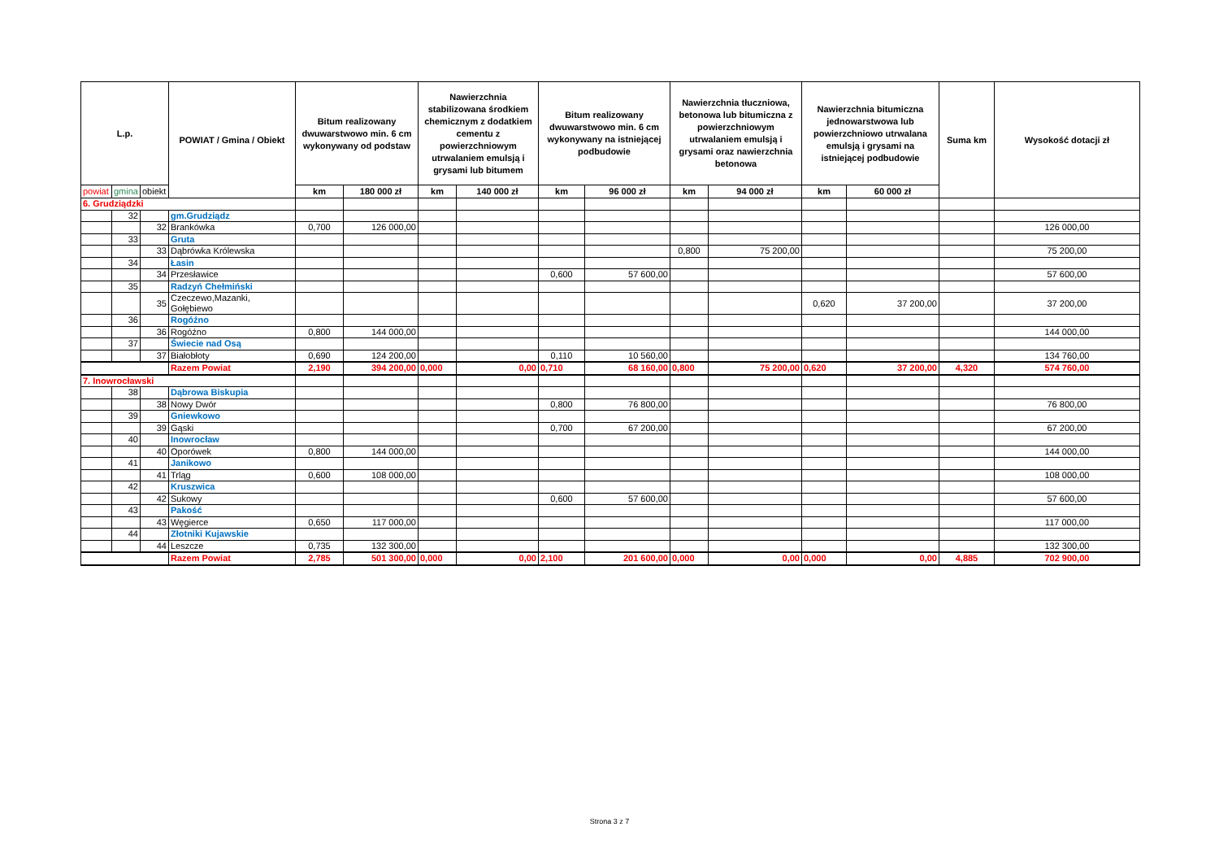| L.p. | | | POWIAT / Gmina / Obiekt | Bitum realizowany dwuwarstwowo min. 6 cm wykonywany od podstaw | | Nawierzchnia stabilizowana środkiem chemicznym z dodatkiem cementu z powierzchniowym utrwalaniem emulsją i grysami lub bitumem | | Bitum realizowany dwuwarstwowo min. 6 cm wykonywany na istniejącej podbudowie | | Nawierzchnia tłuczniowa, betonowa lub bitumiczna z powierzchniowym utrwalaniem emulsją i grysami oraz nawierzchnia betonowa | | Nawierzchnia bitumiczna jednowarstwowa lub powierzchniowo utrwalana emulsją i grysami na istniejącej podbudowie | | Suma km | Wysokość dotacji zł |
| --- | --- | --- | --- | --- | --- | --- | --- | --- | --- | --- | --- | --- | --- | --- | --- |
| powiat | gmina | obiekt | | km | 180 000 zł | km | 140 000 zł | km | 96 000 zł | km | 94 000 zł | km | 60 000 zł | | |
| 6. Grudziądzki | | | | | | | | | | | | | | | |
| | 32 | | gm.Grudziądz | | | | | | | | | | | | |
| | | 32 | Brankówka | 0,700 | 126 000,00 | | | | | | | | | | 126 000,00 |
| | 33 | | Gruta | | | | | | | | | | | | |
| | | 33 | Dąbrówka Królewska | | | | | | | 0,800 | 75 200,00 | | | | 75 200,00 |
| | 34 | | Łasin | | | | | | | | | | | | |
| | | 34 | Przesławice | | | | | 0,600 | 57 600,00 | | | | | | 57 600,00 |
| | 35 | | Radzyń Chełmiński | | | | | | | | | | | | |
| | | 35 | Czeczewo,Mazanki, Gołębiewo | | | | | | | | | 0,620 | 37 200,00 | | 37 200,00 |
| | 36 | | Rogóźno | | | | | | | | | | | | |
| | | 36 | Rogóźno | 0,800 | 144 000,00 | | | | | | | | | | 144 000,00 |
| | 37 | | Świecie nad Osą | | | | | | | | | | | | |
| | | 37 | Białobłoty | 0,690 | 124 200,00 | | | 0,110 | 10 560,00 | | | | | | 134 760,00 |
| | | | Razem Powiat | 2,190 | 394 200,00 | 0,000 | 0,00 | 0,710 | 68 160,00 | 0,800 | 75 200,00 | 0,620 | 37 200,00 | 4,320 | 574 760,00 |
| 7. Inowrocławski | | | | | | | | | | | | | | | |
| | 38 | | Dąbrowa Biskupia | | | | | | | | | | | | |
| | | 38 | Nowy Dwór | | | | | 0,800 | 76 800,00 | | | | | | 76 800,00 |
| | 39 | | Gniewkowo | | | | | | | | | | | | |
| | | 39 | Gąski | | | | | 0,700 | 67 200,00 | | | | | | 67 200,00 |
| | 40 | | Inowrocław | | | | | | | | | | | | |
| | | 40 | Oporówek | 0,800 | 144 000,00 | | | | | | | | | | 144 000,00 |
| | 41 | | Janikowo | | | | | | | | | | | | |
| | | 41 | Trląg | 0,600 | 108 000,00 | | | | | | | | | | 108 000,00 |
| | 42 | | Kruszwica | | | | | | | | | | | | |
| | | 42 | Sukowy | | | | | 0,600 | 57 600,00 | | | | | | 57 600,00 |
| | 43 | | Pakość | | | | | | | | | | | | |
| | | 43 | Węgierce | 0,650 | 117 000,00 | | | | | | | | | | 117 000,00 |
| | 44 | | Złotniki Kujawskie | | | | | | | | | | | | |
| | | 44 | Leszcze | 0,735 | 132 300,00 | | | | | | | | | | 132 300,00 |
| | | | Razem Powiat | 2,785 | 501 300,00 | 0,000 | 0,00 | 2,100 | 201 600,00 | 0,000 | 0,00 | 0,000 | 0,00 | 4,885 | 702 900,00 |
Strona 3 z 7